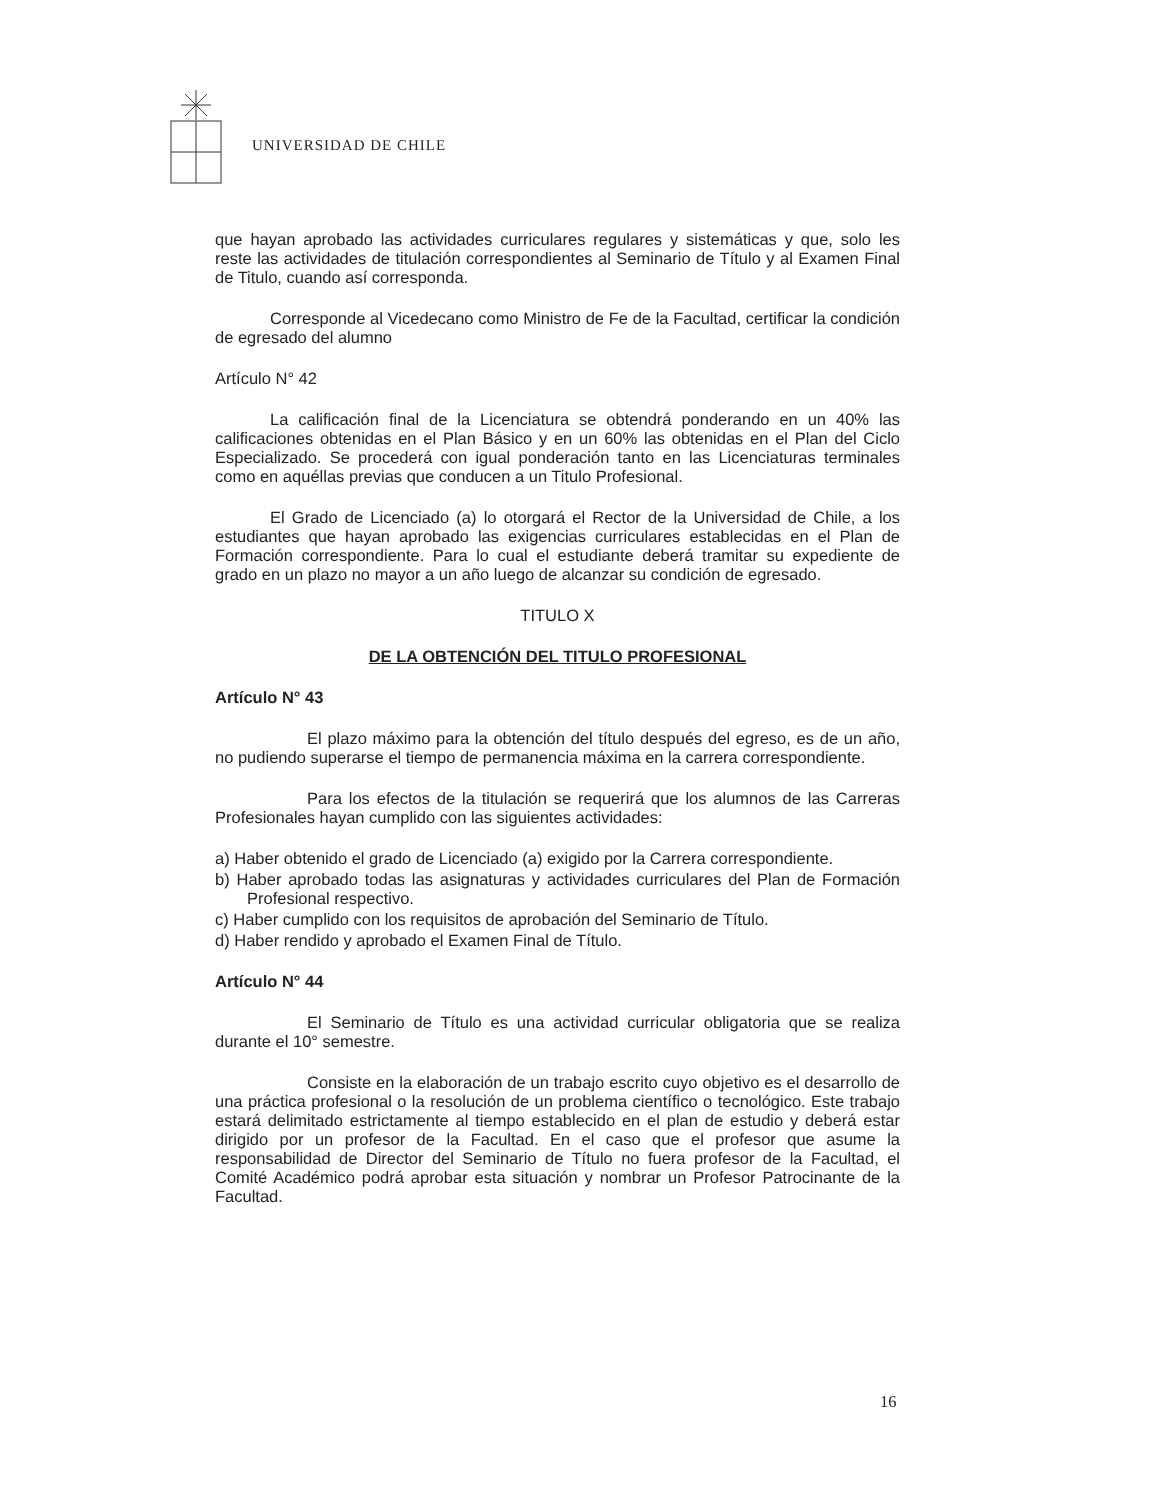UNIVERSIDAD DE CHILE
que hayan aprobado las actividades curriculares regulares y sistemáticas y que, solo les reste las actividades de titulación correspondientes al Seminario de Título y al Examen Final de Titulo, cuando así corresponda.
Corresponde al Vicedecano como Ministro de Fe de la Facultad, certificar la condición de egresado del alumno
Artículo N° 42
La calificación final de la Licenciatura se obtendrá ponderando en un 40% las calificaciones obtenidas en el Plan Básico y en un 60% las obtenidas en el Plan del Ciclo Especializado. Se procederá con igual ponderación tanto en las Licenciaturas terminales como en aquéllas previas que conducen a un Titulo Profesional.
El Grado de Licenciado (a) lo otorgará el Rector de la Universidad de Chile, a los estudiantes que hayan aprobado las exigencias curriculares establecidas en el Plan de Formación correspondiente. Para lo cual el estudiante deberá tramitar su expediente de grado en un plazo no mayor a un año luego de alcanzar su condición de egresado.
TITULO X
DE LA OBTENCIÓN DEL TITULO PROFESIONAL
Artículo N° 43
El plazo máximo para la obtención del título después del egreso, es de un año, no pudiendo superarse el tiempo de permanencia máxima en la carrera correspondiente.
Para los efectos de la titulación se requerirá que los alumnos de las Carreras Profesionales hayan cumplido con las siguientes actividades:
a) Haber obtenido el grado de Licenciado (a) exigido por la Carrera correspondiente.
b) Haber aprobado todas las asignaturas y actividades curriculares del Plan de Formación Profesional respectivo.
c) Haber cumplido con los requisitos de aprobación del Seminario de Título.
d) Haber rendido y aprobado el Examen Final de Título.
Artículo N° 44
El Seminario de Título es una actividad curricular obligatoria que se realiza durante el 10° semestre.
Consiste en la elaboración de un trabajo escrito cuyo objetivo es el desarrollo de una práctica profesional o la resolución de un problema científico o tecnológico. Este trabajo estará delimitado estrictamente al tiempo establecido en el plan de estudio y deberá estar dirigido por un profesor de la Facultad. En el caso que el profesor que asume la responsabilidad de Director del Seminario de Título no fuera profesor de la Facultad, el Comité Académico podrá aprobar esta situación y nombrar un Profesor Patrocinante de la Facultad.
16